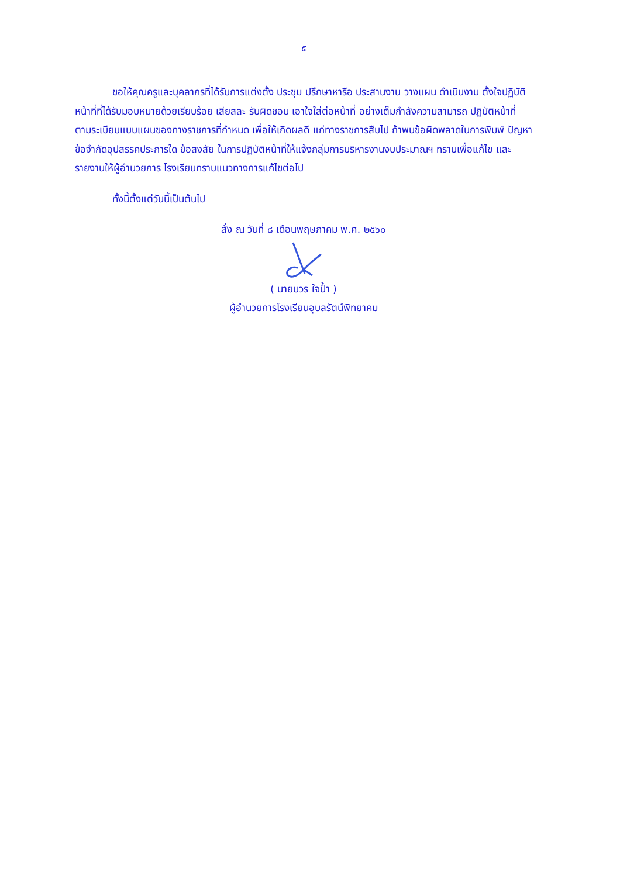๕
ขอให้คุณครูและบุคลากรที่ได้รับการแต่งตั้ง ประชุม ปรึกษาหารือ ประสานงาน วางแผน ดำเนินงาน ตั้งใจปฏิบัติหน้าที่ที่ได้รับมอบหมายด้วยเรียบร้อย เสียสละ รับผิดชอบ เอาใจใส่ต่อหน้าที่ อย่างเต็มกำลังความสามารถ ปฏิบัติหน้าที่ตามระเบียบแบบแผนของทางราชการที่กำหนด เพื่อให้เกิดผลดี แก่ทางราชการสืบไป ถ้าพบข้อผิดพลาดในการพิมพ์ ปัญหาข้อจำกัดอุปสรรคประการใด ข้อสงสัย ในการปฏิบัติหน้าที่ให้แจ้งกลุ่มการบริหารงานงบประมาณฯ ทราบเพื่อแก้ไข และรายงานให้ผู้อำนวยการ โรงเรียนทราบแนวทางการแก้ไขต่อไป
ทั้งนี้ตั้งแต่วันนี้เป็นต้นไป
สั่ง ณ วันที่ ๘ เดือนพฤษภาคม พ.ศ. ๒๕๖๐
( นายบวร ใจป้ำ )
ผู้อำนวยการโรงเรียนอุบลรัตน์พิทยาคม